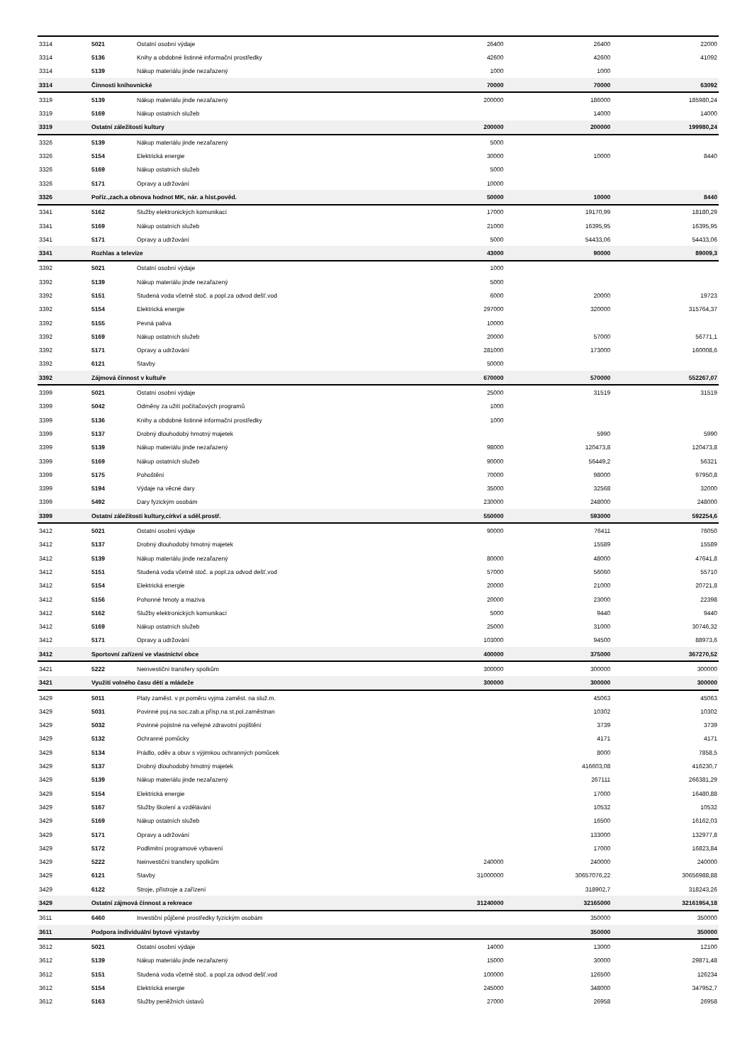| 3314 | 5021 | Ostatní osobní výdaje | 26400 | 26400 | 22000 |
| 3314 | 5136 | Knihy a obdobné listinné informační prostředky | 42600 | 42600 | 41092 |
| 3314 | 5139 | Nákup materiálu jinde nezařazený | 1000 | 1000 | |
| 3314 | Činnosti knihovnické | | 70000 | 70000 | 63092 |
| 3319 | 5139 | Nákup materiálu jinde nezařazený | 200000 | 186000 | 185980,24 |
| 3319 | 5169 | Nákup ostatních služeb | | 14000 | 14000 |
| 3319 | Ostatní záležitosti kultury | | 200000 | 200000 | 199980,24 |
| 3326 | 5139 | Nákup materiálu jinde nezařazený | 5000 | | |
| 3326 | 5154 | Elektrická energie | 30000 | 10000 | 8440 |
| 3326 | 5169 | Nákup ostatních služeb | 5000 | | |
| 3326 | 5171 | Opravy a udržování | 10000 | | |
| 3326 | Poříz.,zach.a obnova hodnot MK, nár. a hist.pověd. | | 50000 | 10000 | 8440 |
| 3341 | 5162 | Služby elektronických komunikací | 17000 | 19170,99 | 18180,29 |
| 3341 | 5169 | Nákup ostatních služeb | 21000 | 16395,95 | 16395,95 |
| 3341 | 5171 | Opravy a udržování | 5000 | 54433,06 | 54433,06 |
| 3341 | Rozhlas a televize | | 43000 | 90000 | 89009,3 |
| 3392 | 5021 | Ostatní osobní výdaje | 1000 | | |
| 3392 | 5139 | Nákup materiálu jinde nezařazený | 5000 | | |
| 3392 | 5151 | Studená voda včetně stoč. a popl.za odvod dešť.vod | 6000 | 20000 | 19723 |
| 3392 | 5154 | Elektrická energie | 297000 | 320000 | 315764,37 |
| 3392 | 5155 | Pevná paliva | 10000 | | |
| 3392 | 5169 | Nákup ostatních služeb | 20000 | 57000 | 56771,1 |
| 3392 | 5171 | Opravy a udržování | 281000 | 173000 | 160008,6 |
| 3392 | 6121 | Stavby | 50000 | | |
| 3392 | Zájmová činnost v kultuře | | 670000 | 570000 | 552267,07 |
| 3399 | 5021 | Ostatní osobní výdaje | 25000 | 31519 | 31519 |
| 3399 | 5042 | Odměny za užití počítačových programů | 1000 | | |
| 3399 | 5136 | Knihy a obdobné listinné informační prostředky | 1000 | | |
| 3399 | 5137 | Drobný dlouhodobý hmotný majetek | | 5990 | 5990 |
| 3399 | 5139 | Nákup materiálu jinde nezařazený | 98000 | 120473,8 | 120473,8 |
| 3399 | 5169 | Nákup ostatních služeb | 90000 | 56449,2 | 56321 |
| 3399 | 5175 | Pohoštění | 70000 | 98000 | 97950,8 |
| 3399 | 5194 | Výdaje na věcné dary | 35000 | 32568 | 32000 |
| 3399 | 5492 | Dary fyzickým osobám | 230000 | 248000 | 248000 |
| 3399 | Ostatní záležitosti kultury,církví a sděl.prostř. | | 550000 | 593000 | 592254,6 |
| 3412 | 5021 | Ostatní osobní výdaje | 90000 | 76411 | 76050 |
| 3412 | 5137 | Drobný dlouhodobý hmotný majetek | | 15589 | 15589 |
| 3412 | 5139 | Nákup materiálu jinde nezařazený | 80000 | 48000 | 47641,8 |
| 3412 | 5151 | Studená voda včetně stoč. a popl.za odvod dešť.vod | 57000 | 56060 | 55710 |
| 3412 | 5154 | Elektrická energie | 20000 | 21000 | 20721,8 |
| 3412 | 5156 | Pohonné hmoty a maziva | 20000 | 23000 | 22398 |
| 3412 | 5162 | Služby elektronických komunikací | 5000 | 9440 | 9440 |
| 3412 | 5169 | Nákup ostatních služeb | 25000 | 31000 | 30746,32 |
| 3412 | 5171 | Opravy a udržování | 103000 | 94500 | 88973,6 |
| 3412 | Sportovní zařízení ve vlastnictví obce | | 400000 | 375000 | 367270,52 |
| 3421 | 5222 | Neinvestiční transfery spolkům | 300000 | 300000 | 300000 |
| 3421 | Využití volného času dětí a mládeže | | 300000 | 300000 | 300000 |
| 3429 | 5011 | Platy zaměst. v pr.poměru vyjma zaměst. na služ.m. | | 45063 | 45063 |
| 3429 | 5031 | Povinné poj.na soc.zab.a přísp.na st.pol.zaměstnan | | 10302 | 10302 |
| 3429 | 5032 | Povinné pojistné na veřejné zdravotní pojištění | | 3739 | 3739 |
| 3429 | 5132 | Ochranné pomůcky | | 4171 | 4171 |
| 3429 | 5134 | Prádlo, oděv a obuv s výjimkou ochranných pomůcek | | 8000 | 7858,5 |
| 3429 | 5137 | Drobný dlouhodobý hmotný majetek | | 416603,08 | 416230,7 |
| 3429 | 5139 | Nákup materiálu jinde nezařazený | | 267111 | 266381,29 |
| 3429 | 5154 | Elektrická energie | | 17000 | 16480,88 |
| 3429 | 5167 | Služby školení a vzdělávání | | 10532 | 10532 |
| 3429 | 5169 | Nákup ostatních služeb | | 16500 | 16162,03 |
| 3429 | 5171 | Opravy a udržování | | 133000 | 132977,8 |
| 3429 | 5172 | Podlimitní programové vybavení | | 17000 | 16823,84 |
| 3429 | 5222 | Neinvestiční transfery spolkům | 240000 | 240000 | 240000 |
| 3429 | 6121 | Stavby | 31000000 | 30657076,22 | 30656988,88 |
| 3429 | 6122 | Stroje, přístroje a zařízení | | 318902,7 | 318243,26 |
| 3429 | Ostatní zájmová činnost a rekreace | | 31240000 | 32165000 | 32161954,18 |
| 3611 | 6460 | Investiční půjčené prostředky fyzickým osobám | | 350000 | 350000 |
| 3611 | Podpora individuální bytové výstavby | | | 350000 | 350000 |
| 3612 | 5021 | Ostatní osobní výdaje | 14000 | 13000 | 12100 |
| 3612 | 5139 | Nákup materiálu jinde nezařazený | 15000 | 30000 | 29871,48 |
| 3612 | 5151 | Studená voda včetně stoč. a popl.za odvod dešť.vod | 100000 | 126500 | 126234 |
| 3612 | 5154 | Elektrická energie | 245000 | 348000 | 347952,7 |
| 3612 | 5163 | Služby peněžních ústavů | 27000 | 26958 | 26958 |